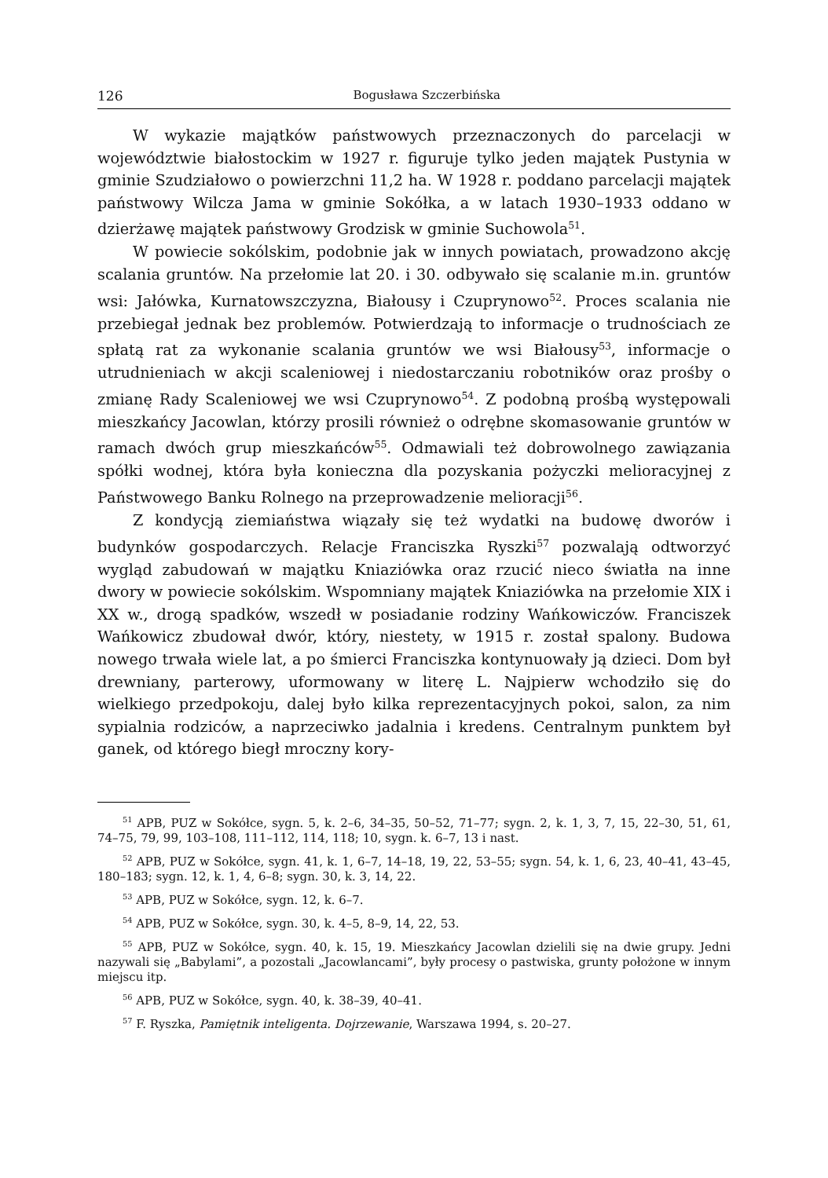126 Bogusława Szczerbińska
W wykazie majątków państwowych przeznaczonych do parcelacji w województwie białostockim w 1927 r. figuruje tylko jeden majątek Pustynia w gminie Szudziałowo o powierzchni 11,2 ha. W 1928 r. poddano parcelacji majątek państwowy Wilcza Jama w gminie Sokółka, a w latach 1930–1933 oddano w dzierżawę majątek państwowy Grodzisk w gminie Suchowola<sup>51</sup>.
W powiecie sokólskim, podobnie jak w innych powiatach, prowadzono akcję scalania gruntów. Na przełomie lat 20. i 30. odbywało się scalanie m.in. gruntów wsi: Jałówka, Kurnatowszczyzna, Białousy i Czuprynowo<sup>52</sup>. Proces scalania nie przebiegał jednak bez problemów. Potwierdzają to informacje o trudnościach ze spłatą rat za wykonanie scalania gruntów we wsi Białousy<sup>53</sup>, informacje o utrudnieniach w akcji scaleniowej i niedostarczaniu robotników oraz prośby o zmianę Rady Scaleniowej we wsi Czuprynowo<sup>54</sup>. Z podobną prośbą występowali mieszkańcy Jacowlan, którzy prosili również o odrębne skomasowanie gruntów w ramach dwóch grup mieszkańców<sup>55</sup>. Odmawiali też dobrowolnego zawiązania spółki wodnej, która była konieczna dla pozyskania pożyczki melioracyjnej z Państwowego Banku Rolnego na przeprowadzenie melioracji<sup>56</sup>.
Z kondycją ziemiaństwa wiązały się też wydatki na budowę dworów i budynków gospodarczych. Relacje Franciszka Ryszki<sup>57</sup> pozwalają odtworzyć wygląd zabudowań w majątku Kniaziówka oraz rzucić nieco światła na inne dwory w powiecie sokólskim. Wspomniany majątek Kniaziówka na przełomie XIX i XX w., drogą spadków, wszedł w posiadanie rodziny Wańkowiczów. Franciszek Wańkowicz zbudował dwór, który, niestety, w 1915 r. został spalony. Budowa nowego trwała wiele lat, a po śmierci Franciszka kontynuowały ją dzieci. Dom był drewniany, parterowy, uformowany w literę L. Najpierw wchodziło się do wielkiego przedpokoju, dalej było kilka reprezentacyjnych pokoi, salon, za nim sypialnia rodziców, a naprzeciwko jadalnia i kredens. Centralnym punktem był ganek, od którego biegł mroczny kory-
<sup>51</sup> APB, PUZ w Sokółce, sygn. 5, k. 2–6, 34–35, 50–52, 71–77; sygn. 2, k. 1, 3, 7, 15, 22–30, 51, 61, 74–75, 79, 99, 103–108, 111–112, 114, 118; 10, sygn. k. 6–7, 13 i nast.
<sup>52</sup> APB, PUZ w Sokółce, sygn. 41, k. 1, 6–7, 14–18, 19, 22, 53–55; sygn. 54, k. 1, 6, 23, 40–41, 43–45, 180–183; sygn. 12, k. 1, 4, 6–8; sygn. 30, k. 3, 14, 22.
<sup>53</sup> APB, PUZ w Sokółce, sygn. 12, k. 6–7.
<sup>54</sup> APB, PUZ w Sokółce, sygn. 30, k. 4–5, 8–9, 14, 22, 53.
<sup>55</sup> APB, PUZ w Sokółce, sygn. 40, k. 15, 19. Mieszkańcy Jacowlan dzielili się na dwie grupy. Jedni nazywali się „Babylami”, a pozostali „Jacowlancami”, były procesy o pastwiska, grunty położone w innym miejscu itp.
<sup>56</sup> APB, PUZ w Sokółce, sygn. 40, k. 38–39, 40–41.
<sup>57</sup> F. Ryszka, Pamiętnik inteligenta. Dojrzewanie, Warszawa 1994, s. 20–27.